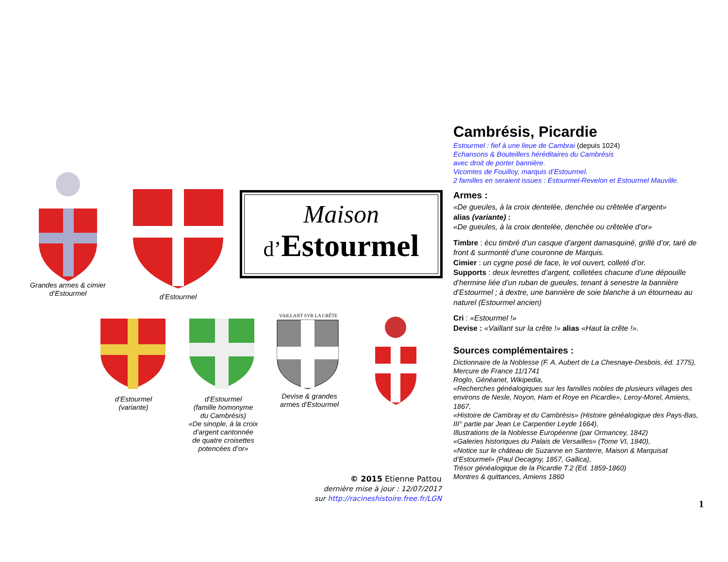Grandes armes & cimier
d’Estourmel
d’Estourmel
Maison
d’Estourmel
d’Estourmel
(variante)
d’Estourmel
(famille homonyme
du Cambrésis)
«De sinople, à la croix
d’argent cantonnée
de quatre croisettes
potencées d’or»
VAILLANT SVR LA CRÊTE
Devise & grandes
armes d’Estourmel
© 2015 Etienne Pattou
dernière mise à jour : 12/07/2017
sur http://racineshistoire.free.fr/LGN
Cambrésis, Picardie
Estourmel : fief à une lieue de Cambrai (depuis 1024)
Echansons & Bouteillers héréditaires du Cambrésis
avec droit de porter bannière.
Vicomtes de Fouilloy, marquis d’Estourmel.
2 familles en seraient issues : Estourmel-Revelon et Estourmel Mauville.
Armes :
«De gueules, à la croix dentelée, denchée ou crêtelée d’argent»
alias (variante) :
«De gueules, à la croix dentelée, denchée ou crêtelée d’or»
Timbre : écu timbré d’un casque d’argent damasquiné, grillé d’or, taré de front & surmonté d’une couronne de Marquis.
Cimier : un cygne posé de face, le vol ouvert, colleté d’or.
Supports : deux levrettes d’argent, colletées chacune d’une dépouille d’hermine liée d’un ruban de gueules, tenant à senestre la bannière d’Estourmel ; à dextre, une bannière de soie blanche à un étourneau au naturel (Estourmel ancien)
Cri : «Estourmel !»
Devise : «Vaillant sur la crête !» alias «Haut la crête !».
Sources complémentaires :
Dictionnaire de la Noblesse (F. A. Aubert de La Chesnaye-Desbois, éd. 1775),
Mercure de France 11/1741
Roglo, Généanet, Wikipedia,
«Recherches généalogiques sur les familles nobles de plusieurs villages des environs de Nesle, Noyon, Ham et Roye en Picardie», Leroy-Morel, Amiens, 1867,
«Histoire de Cambray et du Cambrésis» (Histoire généalogique des Pays-Bas, III° partie par Jean Le Carpentier Leyde 1664),
Illustrations de la Noblesse Européenne (par Ormancey, 1842)
«Galeries historiques du Palais de Versailles» (Tome VI, 1840),
«Notice sur le château de Suzanne en Santerre, Maison & Marquisat d’Estourmel» (Paul Decagny, 1857, Gallica),
Trésor généalogique de la Picardie T.2 (Ed. 1859-1860)
Montres & quittances, Amiens 1860
1